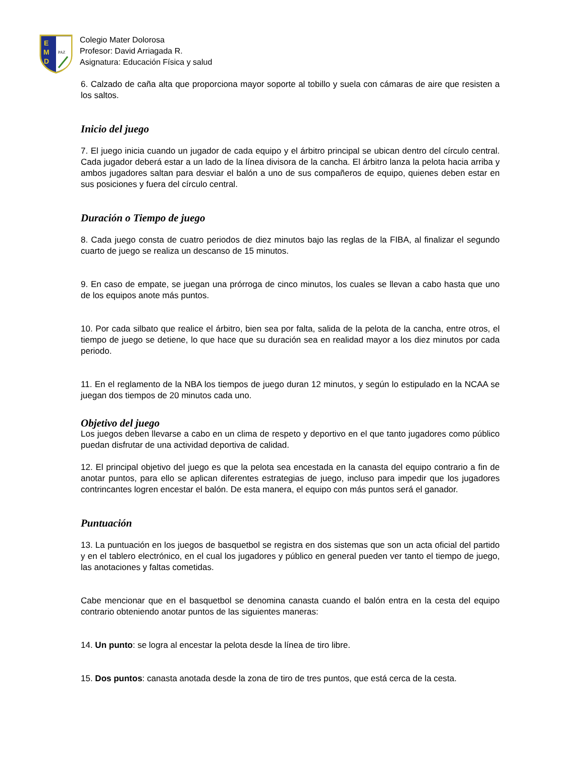E
M
D
PAZ
Colegio Mater Dolorosa
Profesor: David Arriagada R.
Asignatura: Educación Física y salud
6. Calzado de caña alta que proporciona mayor soporte al tobillo y suela con cámaras de aire que resisten a los saltos.
Inicio del juego
7. El juego inicia cuando un jugador de cada equipo y el árbitro principal se ubican dentro del círculo central. Cada jugador deberá estar a un lado de la línea divisora de la cancha. El árbitro lanza la pelota hacia arriba y ambos jugadores saltan para desviar el balón a uno de sus compañeros de equipo, quienes deben estar en sus posiciones y fuera del círculo central.
Duración o Tiempo de juego
8. Cada juego consta de cuatro periodos de diez minutos bajo las reglas de la FIBA, al finalizar el segundo cuarto de juego se realiza un descanso de 15 minutos.
9. En caso de empate, se juegan una prórroga de cinco minutos, los cuales se llevan a cabo hasta que uno de los equipos anote más puntos.
10. Por cada silbato que realice el árbitro, bien sea por falta, salida de la pelota de la cancha, entre otros, el tiempo de juego se detiene, lo que hace que su duración sea en realidad mayor a los diez minutos por cada periodo.
11. En el reglamento de la NBA los tiempos de juego duran 12 minutos, y según lo estipulado en la NCAA se juegan dos tiempos de 20 minutos cada uno.
Objetivo del juego
Los juegos deben llevarse a cabo en un clima de respeto y deportivo en el que tanto jugadores como público puedan disfrutar de una actividad deportiva de calidad.
12. El principal objetivo del juego es que la pelota sea encestada en la canasta del equipo contrario a fin de anotar puntos, para ello se aplican diferentes estrategias de juego, incluso para impedir que los jugadores contrincantes logren encestar el balón. De esta manera, el equipo con más puntos será el ganador.
Puntuación
13. La puntuación en los juegos de basquetbol se registra en dos sistemas que son un acta oficial del partido y en el tablero electrónico, en el cual los jugadores y público en general pueden ver tanto el tiempo de juego, las anotaciones y faltas cometidas.
Cabe mencionar que en el basquetbol se denomina canasta cuando el balón entra en la cesta del equipo contrario obteniendo anotar puntos de las siguientes maneras:
14. Un punto: se logra al encestar la pelota desde la línea de tiro libre.
15. Dos puntos: canasta anotada desde la zona de tiro de tres puntos, que está cerca de la cesta.